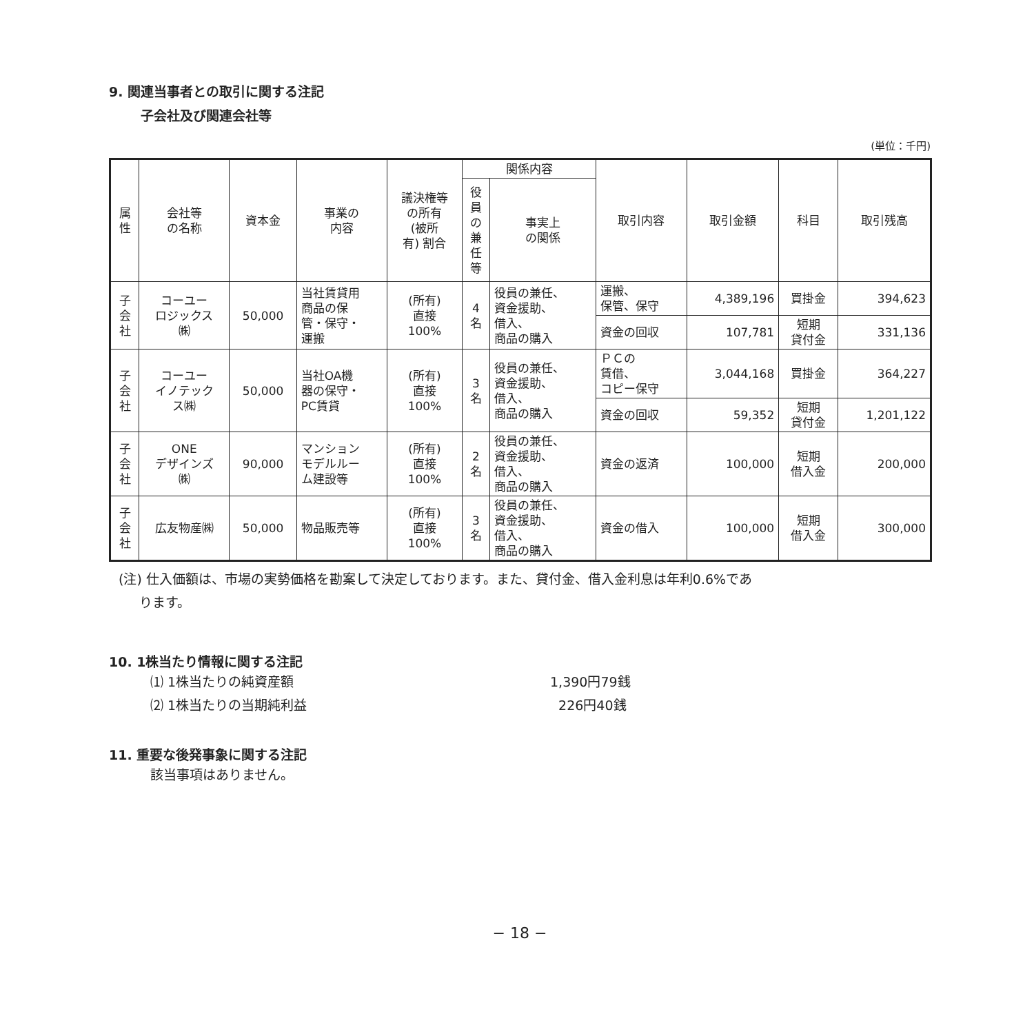9. 関連当事者との取引に関する注記
子会社及び関連会社等
(単位：千円)
| 属 性 | 会社等 の名称 | 資本金 | 事業の 内容 | 議決権等 の所有 (被所 有) 割合 | 関係内容 | | 取引内容 | 取引金額 | 科目 | 取引残高 |
| --- | --- | --- | --- | --- | --- | --- | --- | --- | --- | --- |
| | | | | | 役 員 の 兼 任 等 | 事実上 の関係 | | | | |
| 子 会 社 | コーユー ロジックス ㈱ | 50,000 | 当社賃貸用 商品の保 管・保守・ 運搬 | (所有) 直接 100% | 4 名 | 役員の兼任、 資金援助、 借入、 商品の購入 | 運搬、 保管、保守 | 4,389,196 | 買掛金 | 394,623 |
| | | | | | | | 資金の回収 | 107,781 | 短期 貸付金 | 331,136 |
| 子 会 社 | コーユー イノテック ス㈱ | 50,000 | 当社OA機 器の保守・ PC賃貸 | (所有) 直接 100% | 3 名 | 役員の兼任、 資金援助、 借入、 商品の購入 | ＰＣの 賃借、 コピー保守 | 3,044,168 | 買掛金 | 364,227 |
| | | | | | | | 資金の回収 | 59,352 | 短期 貸付金 | 1,201,122 |
| 子 会 社 | ONE デザインズ ㈱ | 90,000 | マンション モデルルー ム建設等 | (所有) 直接 100% | 2 名 | 役員の兼任、 資金援助、 借入、 商品の購入 | 資金の返済 | 100,000 | 短期 借入金 | 200,000 |
| 子 会 社 | 広友物産㈱ | 50,000 | 物品販売等 | (所有) 直接 100% | 3 名 | 役員の兼任、 資金援助、 借入、 商品の購入 | 資金の借入 | 100,000 | 短期 借入金 | 300,000 |
(注) 仕入価額は、市場の実勢価格を勘案して決定しております。また、貸付金、借入金利息は年利0.6%であ
ります。
10. 1株当たり情報に関する注記
⑴ 1株当たりの純資産額 1,390円79銭
⑵ 1株当たりの当期純利益 226円40銭
11. 重要な後発事象に関する注記
該当事項はありません。
− 18 −